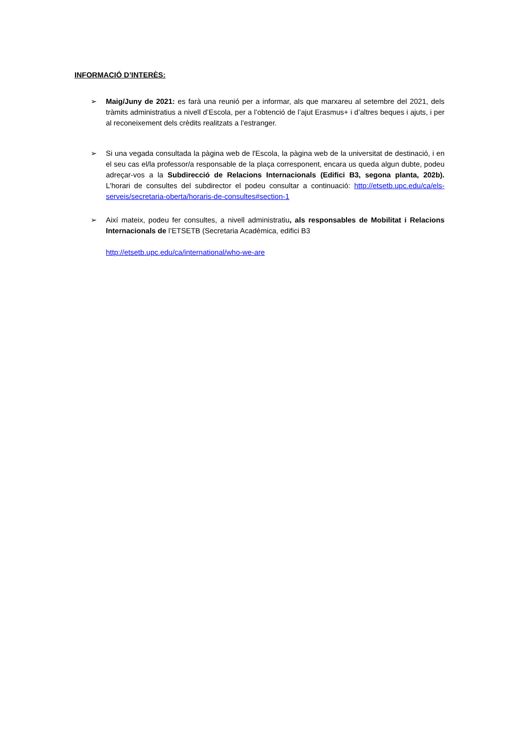INFORMACIÓ D’INTERÈS:
➢ Maig/Juny de 2021: es farà una reunió per a informar, als que marxareu al setembre del 2021, dels tràmits administratius a nivell d’Escola, per a l’obtenció de l’ajut Erasmus+ i d’altres beques i ajuts, i per al reconeixement dels crèdits realitzats a l’estranger.
➢ Si una vegada consultada la pàgina web de l'Escola, la pàgina web de la universitat de destinació, i en el seu cas el/la professor/a responsable de la plaça corresponent, encara us queda algun dubte, podeu adreçar-vos a la Subdirecció de Relacions Internacionals (Edifici B3, segona planta, 202b). L'horari de consultes del subdirector el podeu consultar a continuació: http://etsetb.upc.edu/ca/els-serveis/secretaria-oberta/horaris-de-consultes#section-1
➢ Així mateix, podeu fer consultes, a nivell administratiu, als responsables de Mobilitat i Relacions Internacionals de l’ETSETB (Secretaria Acadèmica, edifici B3
http://etsetb.upc.edu/ca/international/who-we-are